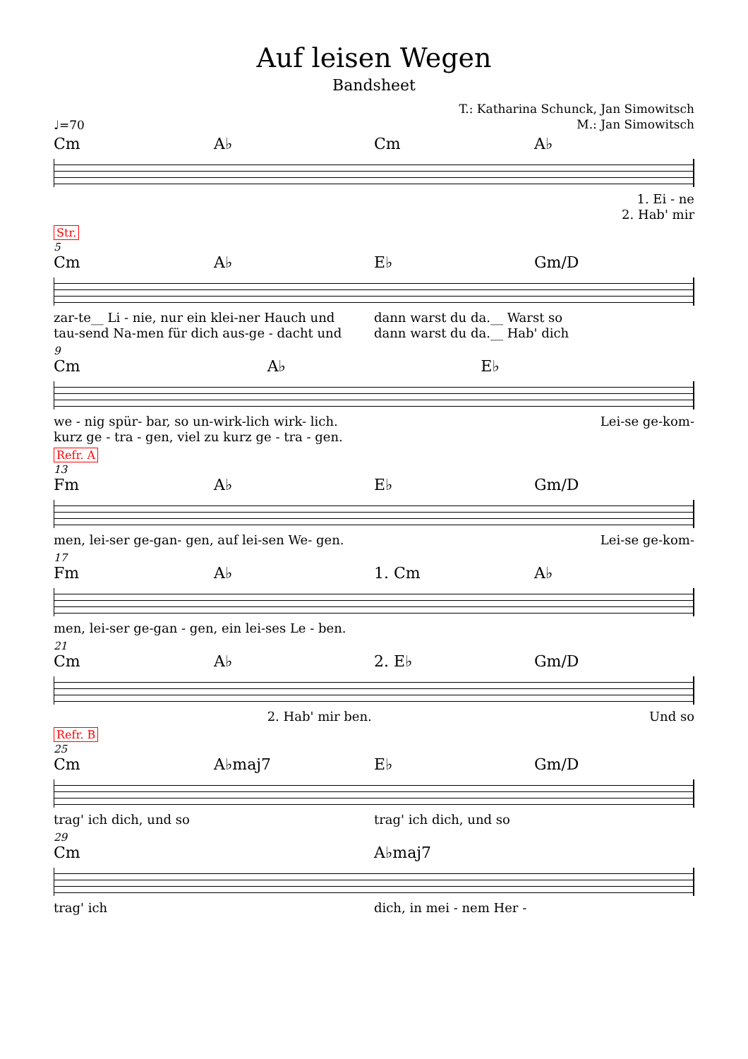Auf leisen Wegen
Bandsheet
T.: Katharina Schunck, Jan Simowitsch
M.: Jan Simowitsch
♩=70
Cm A♭ Cm A♭
1. Ei - ne
2. Hab' mir
Str.
5
Cm A♭ E♭ Gm/D
zar-te__ Li - nie, nur ein klei-ner Hauch und dann warst du da.__ Warst so
tau-send Na-men für dich aus-ge - dacht und dann warst du da.__ Hab' dich
9
Cm A♭ E♭
we - nig spür- bar, so un-wirk-lich wirk- lich. Lei-se ge-kom-
kurz ge - tra - gen, viel zu kurz ge - tra - gen.
Refr. A
13
Fm A♭ E♭ Gm/D
men, lei-ser ge-gan- gen, auf lei-sen We- gen. Lei-se ge-kom-
17
Fm A♭ 1. Cm A♭
men, lei-ser ge-gan - gen, ein lei-ses Le - ben.
21
Cm A♭ 2. E♭ Gm/D
2. Hab' mir ben. Und so
Refr. B
25
Cm A♭maj7 E♭ Gm/D
trag' ich dich, und so trag' ich dich, und so
29
Cm A♭maj7
trag' ich dich, in mei - nem Her -